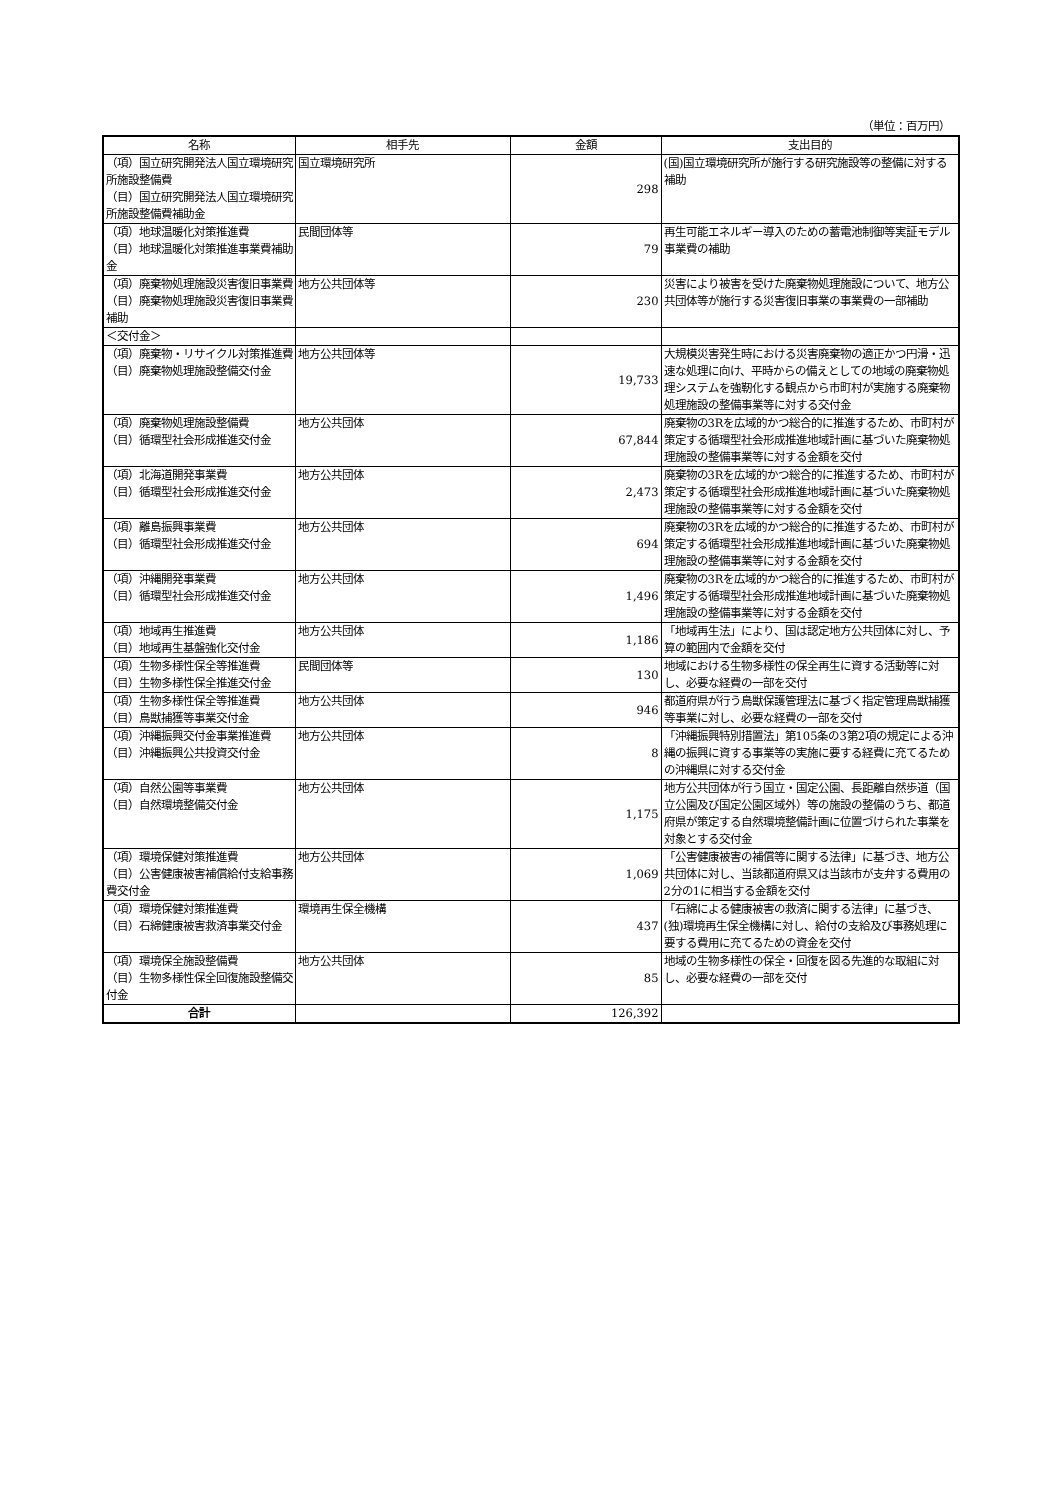（単位：百万円）
| 名称 | 相手先 | 金額 | 支出目的 |
| --- | --- | --- | --- |
| （項）国立研究開発法人国立環境研究所施設整備費 （目）国立研究開発法人国立環境研究所施設整備費補助金 | 国立環境研究所 | 298 | (国)国立環境研究所が施行する研究施設等の整備に対する補助 |
| （項）地球温暖化対策推進費 （目）地球温暖化対策推進事業費補助金 | 民間団体等 | 79 | 再生可能エネルギー導入のための蓄電池制御等実証モデル事業費の補助 |
| （項）廃棄物処理施設災害復旧事業費 （目）廃棄物処理施設災害復旧事業費補助 | 地方公共団体等 | 230 | 災害により被害を受けた廃棄物処理施設について、地方公共団体等が施行する災害復旧事業の事業費の一部補助 |
| ＜交付金＞ | | | |
| （項）廃棄物・リサイクル対策推進費 （目）廃棄物処理施設整備交付金 | 地方公共団体等 | 19,733 | 大規模災害発生時における災害廃棄物の適正かつ円滑・迅速な処理に向け、平時からの備えとしての地域の廃棄物処理システムを強靭化する観点から市町村が実施する廃棄物処理施設の整備事業等に対する交付金 |
| （項）廃棄物処理施設整備費 （目）循環型社会形成推進交付金 | 地方公共団体 | 67,844 | 廃棄物の3Rを広域的かつ総合的に推進するため、市町村が策定する循環型社会形成推進地域計画に基づいた廃棄物処理施設の整備事業等に対する金額を交付 |
| （項）北海道開発事業費 （目）循環型社会形成推進交付金 | 地方公共団体 | 2,473 | 廃棄物の3Rを広域的かつ総合的に推進するため、市町村が策定する循環型社会形成推進地域計画に基づいた廃棄物処理施設の整備事業等に対する金額を交付 |
| （項）離島振興事業費 （目）循環型社会形成推進交付金 | 地方公共団体 | 694 | 廃棄物の3Rを広域的かつ総合的に推進するため、市町村が策定する循環型社会形成推進地域計画に基づいた廃棄物処理施設の整備事業等に対する金額を交付 |
| （項）沖縄開発事業費 （目）循環型社会形成推進交付金 | 地方公共団体 | 1,496 | 廃棄物の3Rを広域的かつ総合的に推進するため、市町村が策定する循環型社会形成推進地域計画に基づいた廃棄物処理施設の整備事業等に対する金額を交付 |
| （項）地域再生推進費 （目）地域再生基盤強化交付金 | 地方公共団体 | 1,186 | 「地域再生法」により、国は認定地方公共団体に対し、予算の範囲内で金額を交付 |
| （項）生物多様性保全等推進費 （目）生物多様性保全推進交付金 | 民間団体等 | 130 | 地域における生物多様性の保全再生に資する活動等に対し、必要な経費の一部を交付 |
| （項）生物多様性保全等推進費 （目）鳥獣捕獲等事業交付金 | 地方公共団体 | 946 | 都道府県が行う鳥獣保護管理法に基づく指定管理鳥獣捕獲等事業に対し、必要な経費の一部を交付 |
| （項）沖縄振興交付金事業推進費 （目）沖縄振興公共投資交付金 | 地方公共団体 | 8 | 「沖縄振興特別措置法」第105条の3第2項の規定による沖縄の振興に資する事業等の実施に要する経費に充てるための沖縄県に対する交付金 |
| （項）自然公園等事業費 （目）自然環境整備交付金 | 地方公共団体 | 1,175 | 地方公共団体が行う国立・国定公園、長距離自然歩道（国立公園及び国定公園区域外）等の施設の整備のうち、都道府県が策定する自然環境整備計画に位置づけられた事業を対象とする交付金 |
| （項）環境保健対策推進費 （目）公害健康被害補償給付支給事務費交付金 | 地方公共団体 | 1,069 | 「公害健康被害の補償等に関する法律」に基づき、地方公共団体に対し、当該都道府県又は当該市が支弁する費用の2分の1に相当する金額を交付 |
| （項）環境保健対策推進費 （目）石綿健康被害救済事業交付金 | 環境再生保全機構 | 437 | 「石綿による健康被害の救済に関する法律」に基づき、(独)環境再生保全機構に対し、給付の支給及び事務処理に要する費用に充てるための資金を交付 |
| （項）環境保全施設整備費 （目）生物多様性保全回復施設整備交付金 | 地方公共団体 | 85 | 地域の生物多様性の保全・回復を図る先進的な取組に対し、必要な経費の一部を交付 |
| 合計 | | 126,392 | |